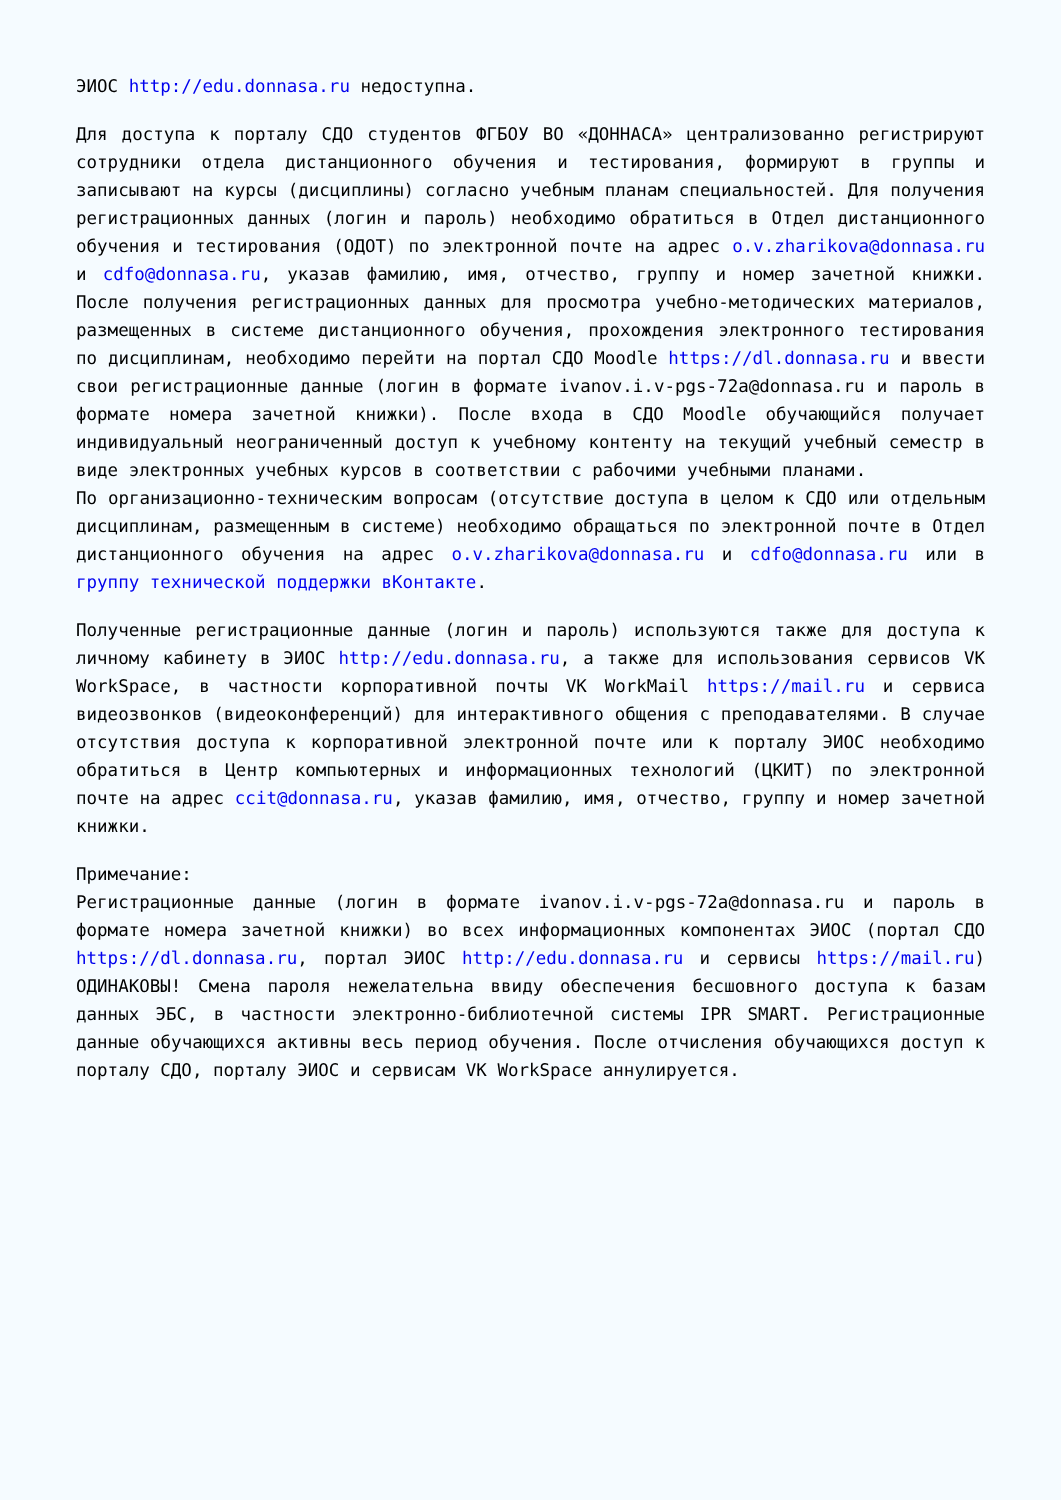ЭИОС http://edu.donnasa.ru недоступна.
Для доступа к порталу СДО студентов ФГБОУ ВО «ДОННАСА» централизованно регистрируют сотрудники отдела дистанционного обучения и тестирования, формируют в группы и записывают на курсы (дисциплины) согласно учебным планам специальностей. Для получения регистрационных данных (логин и пароль) необходимо обратиться в Отдел дистанционного обучения и тестирования (ОДОТ) по электронной почте на адрес o.v.zharikova@donnasa.ru и cdfo@donnasa.ru, указав фамилию, имя, отчество, группу и номер зачетной книжки. После получения регистрационных данных для просмотра учебно-методических материалов, размещенных в системе дистанционного обучения, прохождения электронного тестирования по дисциплинам, необходимо перейти на портал СДО Moodle https://dl.donnasa.ru и ввести свои регистрационные данные (логин в формате ivanov.i.v-pgs-72a@donnasa.ru и пароль в формате номера зачетной книжки). После входа в СДО Moodle обучающийся получает индивидуальный неограниченный доступ к учебному контенту на текущий учебный семестр в виде электронных учебных курсов в соответствии с рабочими учебными планами.
По организационно-техническим вопросам (отсутствие доступа в целом к СДО или отдельным дисциплинам, размещенным в системе) необходимо обращаться по электронной почте в Отдел дистанционного обучения на адрес o.v.zharikova@donnasa.ru и cdfo@donnasa.ru или в группу технической поддержки вКонтакте.
Полученные регистрационные данные (логин и пароль) используются также для доступа к личному кабинету в ЭИОС http://edu.donnasa.ru, а также для использования сервисов VK WorkSpace, в частности корпоративной почты VK WorkMail https://mail.ru и сервиса видеозвонков (видеоконференций) для интерактивного общения с преподавателями. В случае отсутствия доступа к корпоративной электронной почте или к порталу ЭИОС необходимо обратиться в Центр компьютерных и информационных технологий (ЦКИТ) по электронной почте на адрес ccit@donnasa.ru, указав фамилию, имя, отчество, группу и номер зачетной книжки.
Примечание:
Регистрационные данные (логин в формате ivanov.i.v-pgs-72a@donnasa.ru и пароль в формате номера зачетной книжки) во всех информационных компонентах ЭИОС (портал СДО https://dl.donnasa.ru, портал ЭИОС http://edu.donnasa.ru и сервисы https://mail.ru) ОДИНАКОВЫ! Смена пароля нежелательна ввиду обеспечения бесшовного доступа к базам данных ЭБС, в частности электронно-библиотечной системы IPR SMART. Регистрационные данные обучающихся активны весь период обучения. После отчисления обучающихся доступ к порталу СДО, порталу ЭИОС и сервисам VK WorkSpace аннулируется.